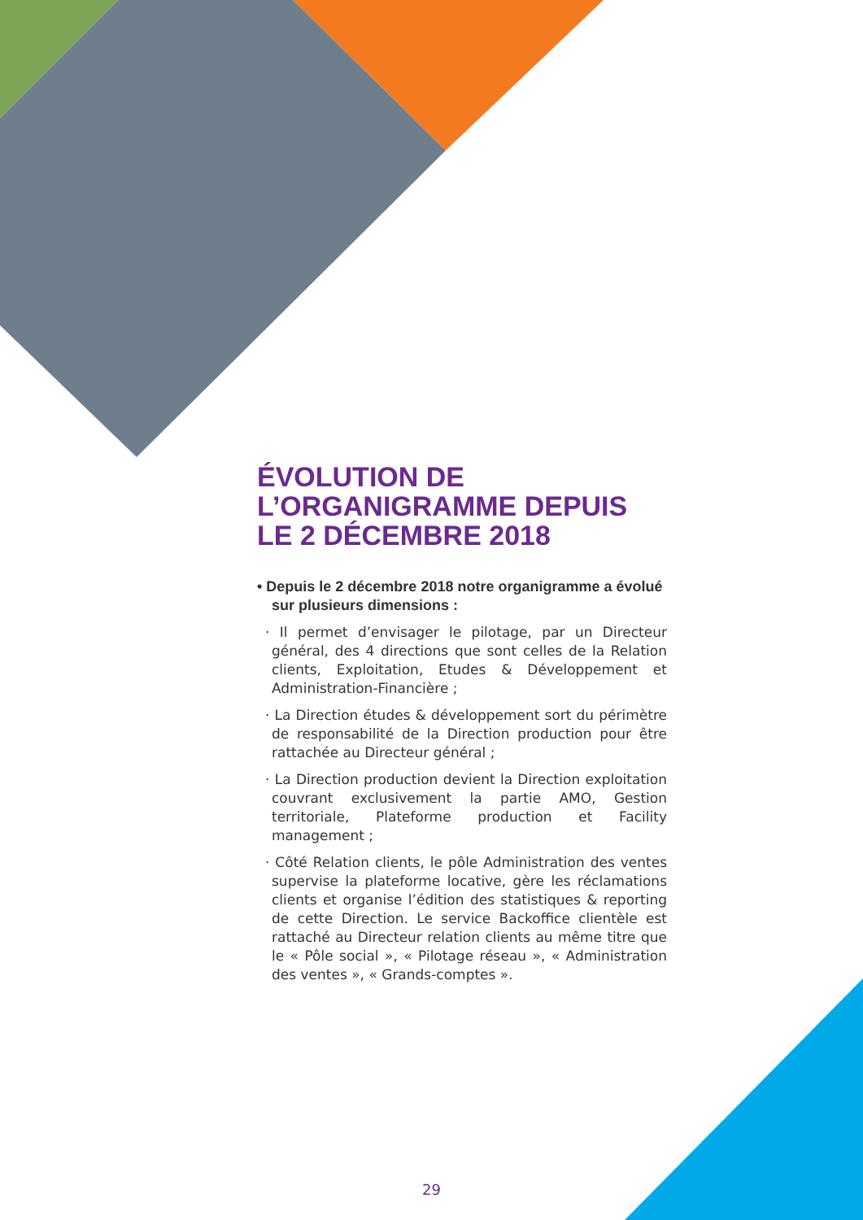ÉVOLUTION DE L’ORGANIGRAMME DEPUIS LE 2 DÉCEMBRE 2018
• Depuis le 2 décembre 2018 notre organigramme a évolué sur plusieurs dimensions :
· Il permet d’envisager le pilotage, par un Directeur général, des 4 directions que sont celles de la Relation clients, Exploitation, Etudes & Développement et Administration-Financière ;
· La Direction études & développement sort du périmètre de responsabilité de la Direction production pour être rattachée au Directeur général ;
· La Direction production devient la Direction exploitation couvrant exclusivement la partie AMO, Gestion territoriale, Plateforme production et Facility management ;
· Côté Relation clients, le pôle Administration des ventes supervise la plateforme locative, gère les réclamations clients et organise l’édition des statistiques & reporting de cette Direction. Le service Backoffice clientèle est rattaché au Directeur relation clients au même titre que le « Pôle social », « Pilotage réseau », « Administration des ventes », « Grands-comptes ».
29